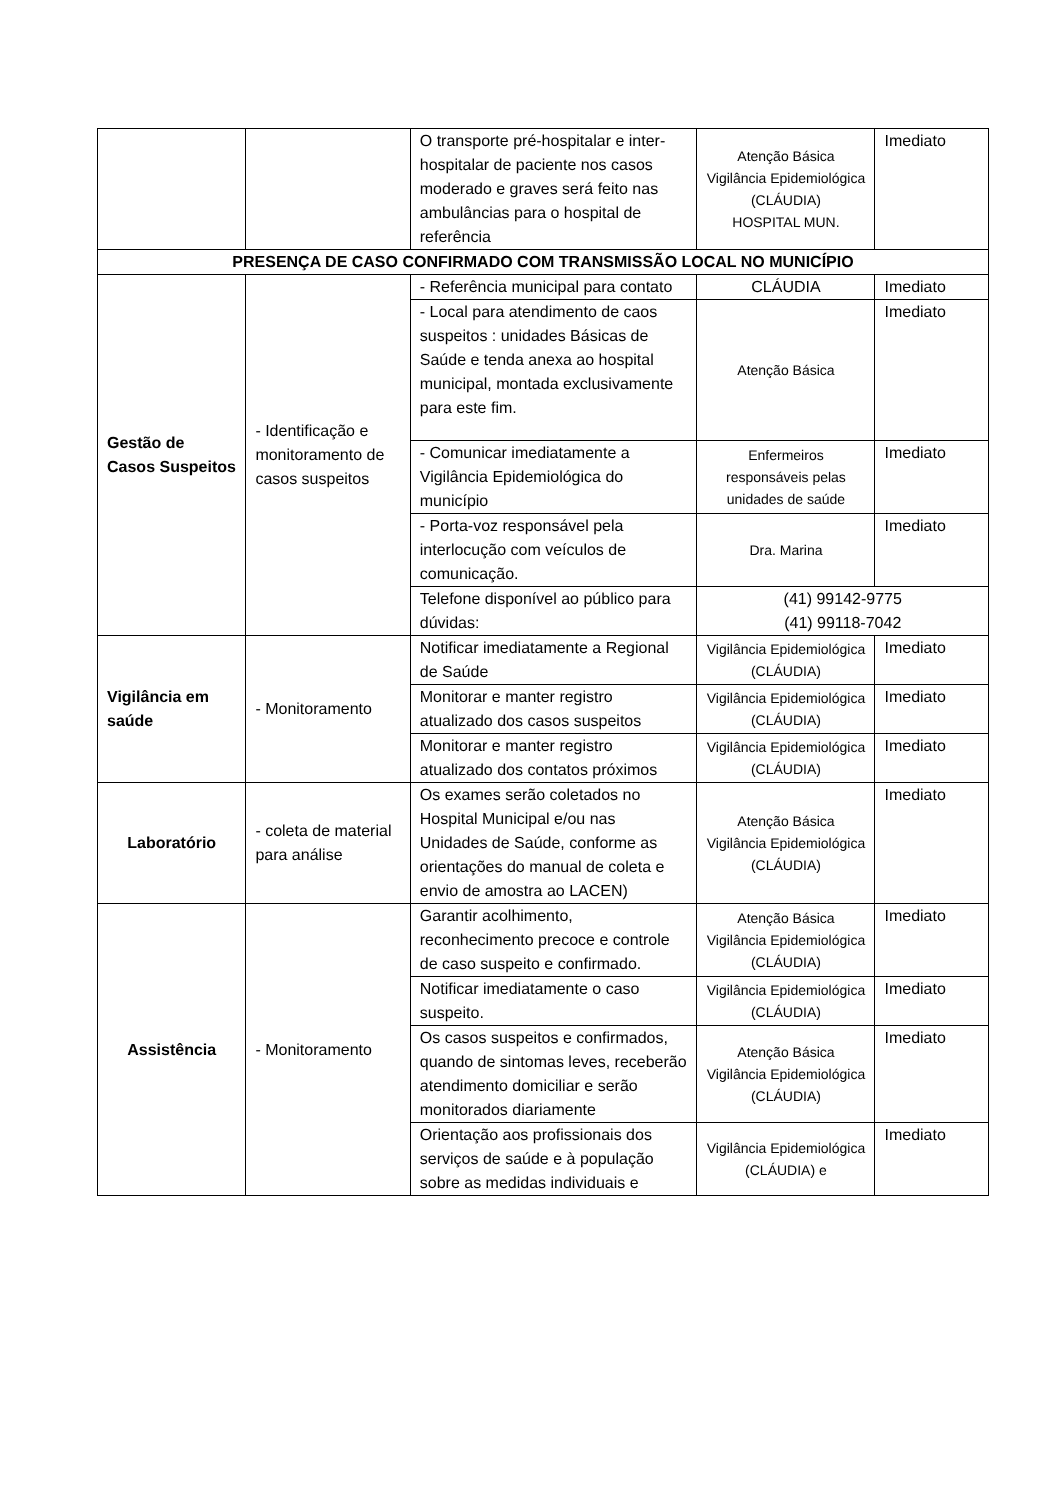| | | O transporte pré-hospitalar e inter-hospitalar de paciente nos casos moderado e graves será feito nas ambulâncias para o hospital de referência | Atenção Básica Vigilância Epidemiológica (CLÁUDIA) HOSPITAL MUN. | Imediato |
| PRESENÇA DE CASO CONFIRMADO COM TRANSMISSÃO LOCAL NO MUNICÍPIO | | | | |
| Gestão de Casos Suspeitos | - Identificação e monitoramento de casos suspeitos | - Referência municipal para contato | CLÁUDIA | Imediato |
| | | - Local para atendimento de caos suspeitos : unidades Básicas de Saúde e tenda anexa ao hospital municipal, montada exclusivamente para este fim. | Atenção Básica | Imediato |
| | | - Comunicar imediatamente a Vigilância Epidemiológica do município | Enfermeiros responsáveis pelas unidades de saúde | Imediato |
| | | - Porta-voz responsável pela interlocução com veículos de comunicação. | Dra. Marina | Imediato |
| | | Telefone disponível ao público para dúvidas: | (41) 99142-9775 (41) 99118-7042 | |
| Vigilância em saúde | - Monitoramento | Notificar imediatamente a Regional de Saúde | Vigilância Epidemiológica (CLÁUDIA) | Imediato |
| | | Monitorar e manter registro atualizado dos casos suspeitos | Vigilância Epidemiológica (CLÁUDIA) | Imediato |
| | | Monitorar e manter registro atualizado dos contatos próximos | Vigilância Epidemiológica (CLÁUDIA) | Imediato |
| Laboratório | - coleta de material para análise | Os exames serão coletados no Hospital Municipal e/ou nas Unidades de Saúde, conforme as orientações do manual de coleta e envio de amostra ao LACEN) | Atenção Básica Vigilância Epidemiológica (CLÁUDIA) | Imediato |
| Assistência | - Monitoramento | Garantir acolhimento, reconhecimento precoce e controle de caso suspeito e confirmado. | Atenção Básica Vigilância Epidemiológica (CLÁUDIA) | Imediato |
| | | Notificar imediatamente o caso suspeito. | Vigilância Epidemiológica (CLÁUDIA) | Imediato |
| | | Os casos suspeitos e confirmados, quando de sintomas leves, receberão atendimento domiciliar e serão monitorados diariamente | Atenção Básica Vigilância Epidemiológica (CLÁUDIA) | Imediato |
| | | Orientação aos profissionais dos serviços de saúde e à população sobre as medidas individuais e | Vigilância Epidemiológica (CLÁUDIA) e | Imediato |